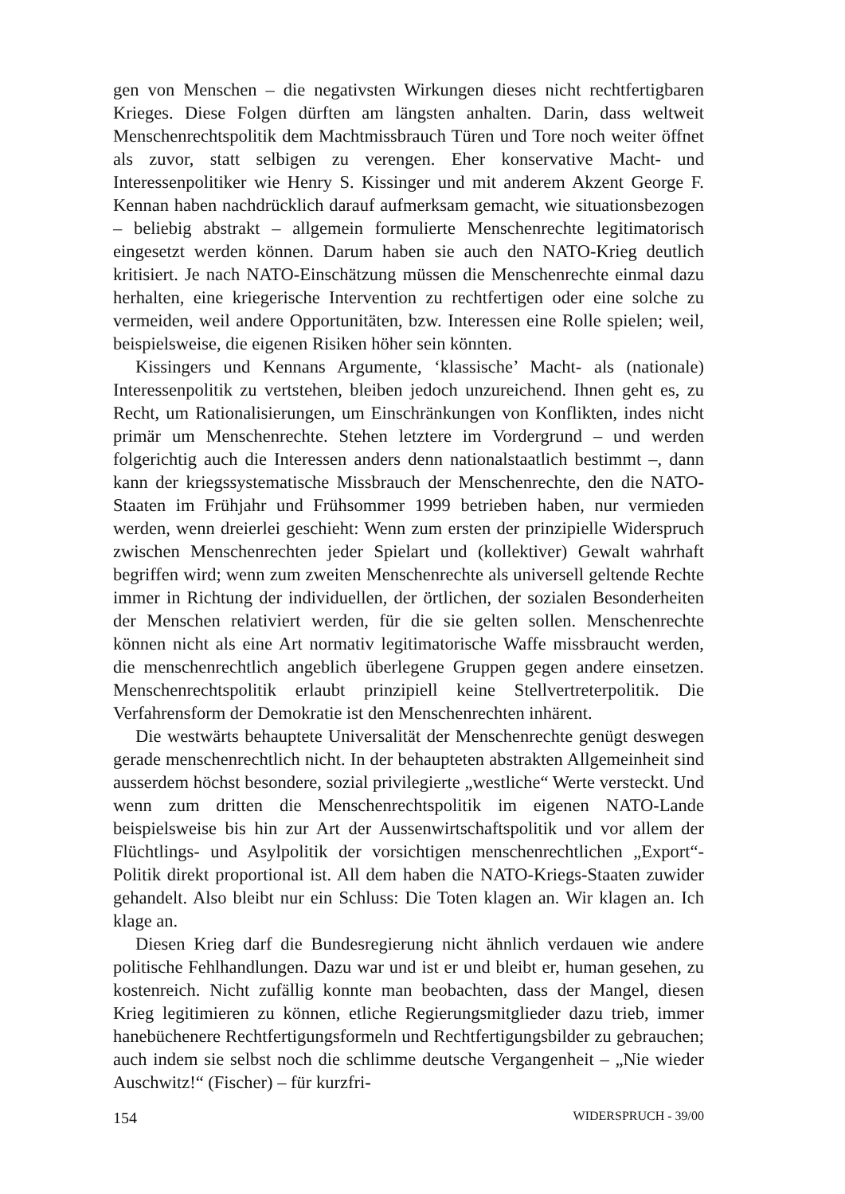gen von Menschen – die negativsten Wirkungen dieses nicht rechtfertigbaren Krieges. Diese Folgen dürften am längsten anhalten. Darin, dass weltweit Menschenrechtspolitik dem Machtmissbrauch Türen und Tore noch weiter öffnet als zuvor, statt selbigen zu verengen. Eher konservative Macht- und Interessenpolitiker wie Henry S. Kissinger und mit anderem Akzent George F. Kennan haben nachdrücklich darauf aufmerksam gemacht, wie situationsbezogen – beliebig abstrakt – allgemein formulierte Menschenrechte legitimatorisch eingesetzt werden können. Darum haben sie auch den NATO-Krieg deutlich kritisiert. Je nach NATO-Einschätzung müssen die Menschenrechte einmal dazu herhalten, eine kriegerische Intervention zu rechtfertigen oder eine solche zu vermeiden, weil andere Opportunitäten, bzw. Interessen eine Rolle spielen; weil, beispielsweise, die eigenen Risiken höher sein könnten.
Kissingers und Kennans Argumente, ‘klassische’ Macht- als (nationale) Interessenpolitik zu vertstehen, bleiben jedoch unzureichend. Ihnen geht es, zu Recht, um Rationalisierungen, um Einschränkungen von Konflikten, indes nicht primär um Menschenrechte. Stehen letztere im Vordergrund – und werden folgerichtig auch die Interessen anders denn nationalstaatlich bestimmt –, dann kann der kriegssystematische Missbrauch der Menschenrechte, den die NATO-Staaten im Frühjahr und Frühsommer 1999 betrieben haben, nur vermieden werden, wenn dreierlei geschieht: Wenn zum ersten der prinzipielle Widerspruch zwischen Menschenrechten jeder Spielart und (kollektiver) Gewalt wahrhaft begriffen wird; wenn zum zweiten Menschenrechte als universell geltende Rechte immer in Richtung der individuellen, der örtlichen, der sozialen Besonderheiten der Menschen relativiert werden, für die sie gelten sollen. Menschenrechte können nicht als eine Art normativ legitimatorische Waffe missbraucht werden, die menschenrechtlich angeblich überlegene Gruppen gegen andere einsetzen. Menschenrechtspolitik erlaubt prinzipiell keine Stellvertreterpolitik. Die Verfahrensform der Demokratie ist den Menschenrechten inhärent.
Die westwärts behauptete Universalität der Menschenrechte genügt deswegen gerade menschenrechtlich nicht. In der behaupteten abstrakten Allgemeinheit sind ausserdem höchst besondere, sozial privilegierte „westliche“ Werte versteckt. Und wenn zum dritten die Menschenrechtspolitik im eigenen NATO-Lande beispielsweise bis hin zur Art der Aussenwirtschaftspolitik und vor allem der Flüchtlings- und Asylpolitik der vorsichtigen menschenrechtlichen „Export“-Politik direkt proportional ist. All dem haben die NATO-Kriegs-Staaten zuwider gehandelt. Also bleibt nur ein Schluss: Die Toten klagen an. Wir klagen an. Ich klage an.
Diesen Krieg darf die Bundesregierung nicht ähnlich verdauen wie andere politische Fehlhandlungen. Dazu war und ist er und bleibt er, human gesehen, zu kostenreich. Nicht zufällig konnte man beobachten, dass der Mangel, diesen Krieg legitimieren zu können, etliche Regierungsmitglieder dazu trieb, immer hanebüchenere Rechtfertigungsformeln und Rechtfertigungsbilder zu gebrauchen; auch indem sie selbst noch die schlimme deutsche Vergangenheit – „Nie wieder Auschwitz!“ (Fischer) – für kurzfri-
154 WIDERSPRUCH - 39/00